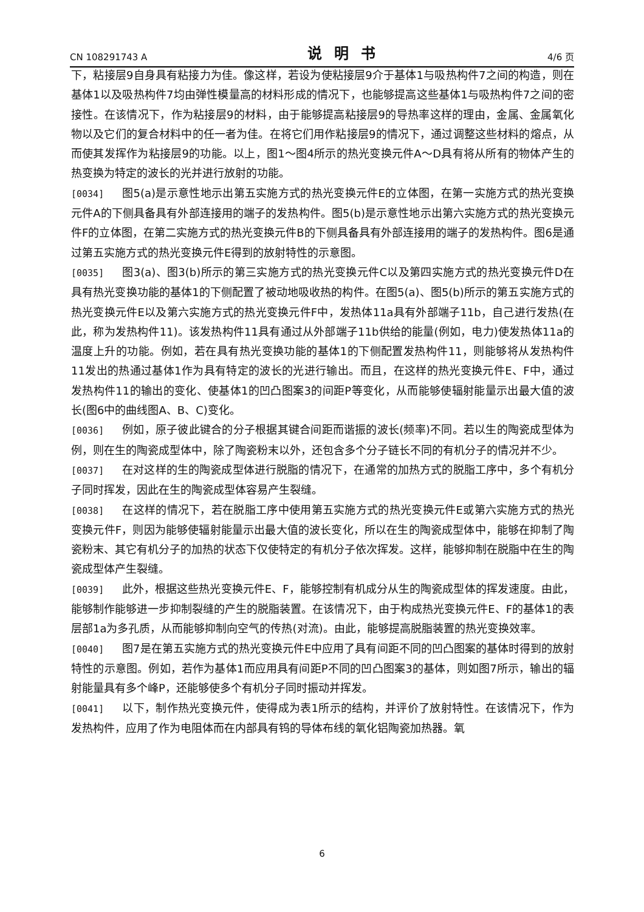CN 108291743 A 说明书 4/6 页
下，粘接层9自身具有粘接力为佳。像这样，若设为使粘接层9介于基体1与吸热构件7之间的构造，则在基体1以及吸热构件7均由弹性模量高的材料形成的情况下，也能够提高这些基体1与吸热构件7之间的密接性。在该情况下，作为粘接层9的材料，由于能够提高粘接层9的导热率这样的理由，金属、金属氧化物以及它们的复合材料中的任一者为佳。在将它们用作粘接层9的情况下，通过调整这些材料的熔点，从而使其发挥作为粘接层9的功能。以上，图1～图4所示的热光变换元件A～D具有将从所有的物体产生的热变换为特定的波长的光并进行放射的功能。
[0034] 图5(a)是示意性地示出第五实施方式的热光变换元件E的立体图，在第一实施方式的热光变换元件A的下侧具备具有外部连接用的端子的发热构件。图5(b)是示意性地示出第六实施方式的热光变换元件F的立体图，在第二实施方式的热光变换元件B的下侧具备具有外部连接用的端子的发热构件。图6是通过第五实施方式的热光变换元件E得到的放射特性的示意图。
[0035] 图3(a)、图3(b)所示的第三实施方式的热光变换元件C以及第四实施方式的热光变换元件D在具有热光变换功能的基体1的下侧配置了被动地吸收热的构件。在图5(a)、图5(b)所示的第五实施方式的热光变换元件E以及第六实施方式的热光变换元件F中，发热体11a具有外部端子11b，自己进行发热(在此，称为发热构件11)。该发热构件11具有通过从外部端子11b供给的能量(例如，电力)使发热体11a的温度上升的功能。例如，若在具有热光变换功能的基体1的下侧配置发热构件11，则能够将从发热构件11发出的热通过基体1作为具有特定的波长的光进行输出。而且，在这样的热光变换元件E、F中，通过发热构件11的输出的变化、使基体1的凹凸图案3的间距P等变化，从而能够使辐射能量示出最大值的波长(图6中的曲线图A、B、C)变化。
[0036] 例如，原子彼此键合的分子根据其键合间距而谐振的波长(频率)不同。若以生的陶瓷成型体为例，则在生的陶瓷成型体中，除了陶瓷粉末以外，还包含多个分子链长不同的有机分子的情况并不少。
[0037] 在对这样的生的陶瓷成型体进行脱脂的情况下，在通常的加热方式的脱脂工序中，多个有机分子同时挥发，因此在生的陶瓷成型体容易产生裂缝。
[0038] 在这样的情况下，若在脱脂工序中使用第五实施方式的热光变换元件E或第六实施方式的热光变换元件F，则因为能够使辐射能量示出最大值的波长变化，所以在生的陶瓷成型体中，能够在抑制了陶瓷粉末、其它有机分子的加热的状态下仅使特定的有机分子依次挥发。这样，能够抑制在脱脂中在生的陶瓷成型体产生裂缝。
[0039] 此外，根据这些热光变换元件E、F，能够控制有机成分从生的陶瓷成型体的挥发速度。由此，能够制作能够进一步抑制裂缝的产生的脱脂装置。在该情况下，由于构成热光变换元件E、F的基体1的表层部1a为多孔质，从而能够抑制向空气的传热(对流)。由此，能够提高脱脂装置的热光变换效率。
[0040] 图7是在第五实施方式的热光变换元件E中应用了具有间距不同的凹凸图案的基体时得到的放射特性的示意图。例如，若作为基体1而应用具有间距P不同的凹凸图案3的基体，则如图7所示，输出的辐射能量具有多个峰P，还能够使多个有机分子同时振动并挥发。
[0041] 以下，制作热光变换元件，使得成为表1所示的结构，并评价了放射特性。在该情况下，作为发热构件，应用了作为电阻体而在内部具有钨的导体布线的氧化铝陶瓷加热器。氧
6